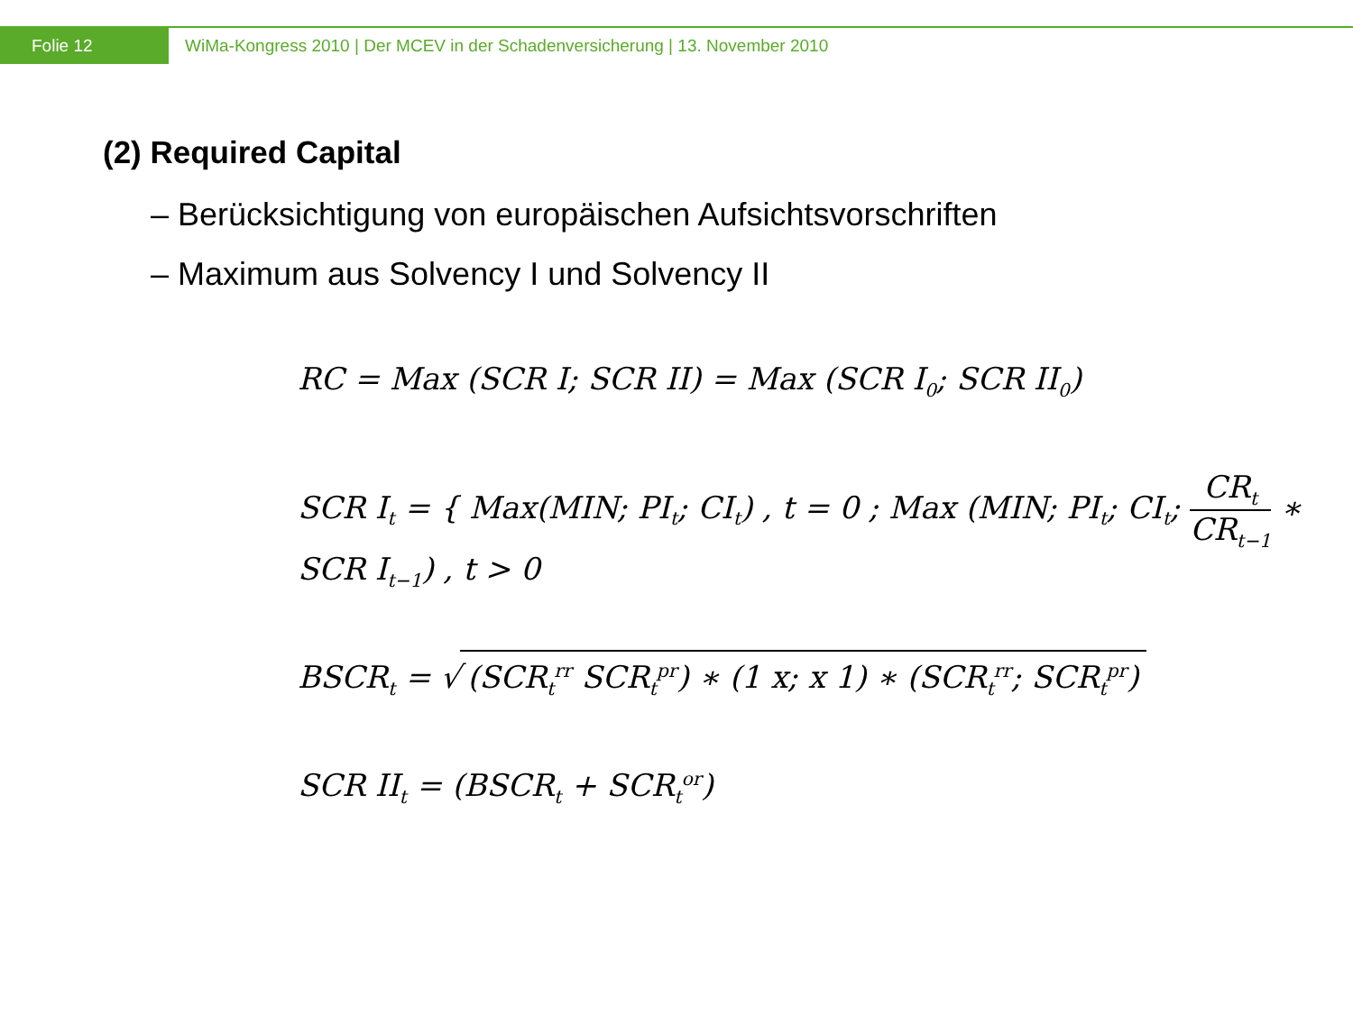Folie 12
WiMa-Kongress 2010 | Der MCEV in der Schadenversicherung | 13. November 2010
(2) Required Capital
– Berücksichtigung von europäischen Aufsichtsvorschriften
– Maximum aus Solvency I und Solvency II
RC = Max (SCR I; SCR II) = Max (SCR I<sub>0</sub>; SCR II<sub>0</sub>)
SCR I<sub>t</sub> = { Max(MIN; PI<sub>t</sub>; CI<sub>t</sub>) , t = 0 ; Max (MIN; PI<sub>t</sub>; CI<sub>t</sub>; CR<sub>t</sub> CR<sub>t−1</sub> ∗ SCR I<sub>t−1</sub>) , t > 0
BSCR<sub>t</sub> = √ (SCR<sub>t</sub><sup>rr</sup> SCR<sub>t</sub><sup>pr</sup>) ∗ (1 x; x 1) ∗ (SCR<sub>t</sub><sup>rr</sup>; SCR<sub>t</sub><sup>pr</sup>)
SCR II<sub>t</sub> = (BSCR<sub>t</sub> + SCR<sub>t</sub><sup>or</sup>)